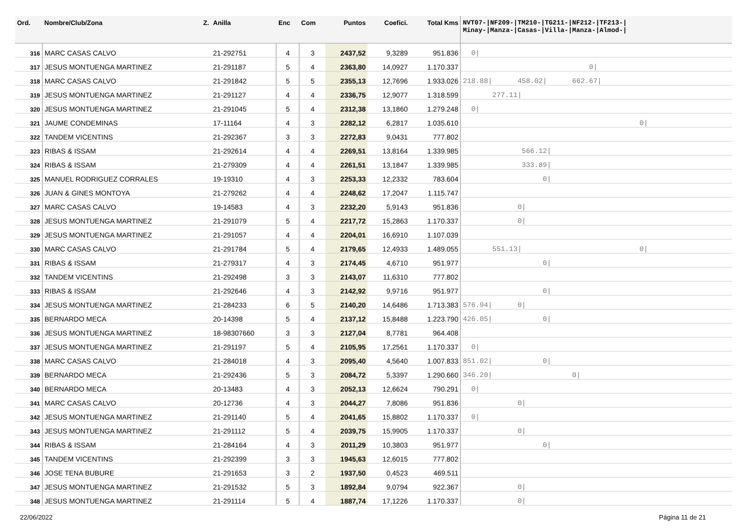| Ord. | Nombre/Club/Zona Z. | Anilla | Enc | Com | Puntos | Coefici. | Total Kms | NVT07-/NF209-/TM210-/TG211-/NF212-/TF213-/ Minay-/Manza-/Casas-/Villa-/Manza-/Almod-/ |
| --- | --- | --- | --- | --- | --- | --- | --- | --- |
| 316 | MARC CASAS CALVO | 21-292751 | 4 | 3 | 2437,52 | 9,3289 | 951.836 | 0/ |
| 317 | JESUS MONTUENGA MARTINEZ | 21-291187 | 5 | 4 | 2363,80 | 14,0927 | 1.170.337 | 0/ |
| 318 | MARC CASAS CALVO | 21-291842 | 5 | 5 | 2355,13 | 12,7696 | 1.933.026 | 218.88/ 458.02/ 662.67/ |
| 319 | JESUS MONTUENGA MARTINEZ | 21-291127 | 4 | 4 | 2336,75 | 12,9077 | 1.318.599 | 277.11/ |
| 320 | JESUS MONTUENGA MARTINEZ | 21-291045 | 5 | 4 | 2312,38 | 13,1860 | 1.279.248 | 0/ |
| 321 | JAUME CONDEMINAS | 17-11164 | 4 | 3 | 2282,12 | 6,2817 | 1.035.610 | 0/ |
| 322 | TANDEM VICENTINS | 21-292367 | 3 | 3 | 2272,83 | 9,0431 | 777.802 | |
| 323 | RIBAS & ISSAM | 21-292614 | 4 | 4 | 2269,51 | 13,8164 | 1.339.985 | 566.12/ |
| 324 | RIBAS & ISSAM | 21-279309 | 4 | 4 | 2261,51 | 13,1847 | 1.339.985 | 333.89/ |
| 325 | MANUEL RODRIGUEZ CORRALES | 19-19310 | 4 | 3 | 2253,33 | 12,2332 | 783.604 | 0/ |
| 326 | JUAN & GINES MONTOYA | 21-279262 | 4 | 4 | 2248,62 | 17,2047 | 1.115.747 | |
| 327 | MARC CASAS CALVO | 19-14583 | 4 | 3 | 2232,20 | 5,9143 | 951.836 | 0/ |
| 328 | JESUS MONTUENGA MARTINEZ | 21-291079 | 5 | 4 | 2217,72 | 15,2863 | 1.170.337 | 0/ |
| 329 | JESUS MONTUENGA MARTINEZ | 21-291057 | 4 | 4 | 2204,01 | 16,6910 | 1.107.039 | |
| 330 | MARC CASAS CALVO | 21-291784 | 5 | 4 | 2179,65 | 12,4933 | 1.489.055 | 551.13/ 0/ |
| 331 | RIBAS & ISSAM | 21-279317 | 4 | 3 | 2174,45 | 4,6710 | 951.977 | 0/ |
| 332 | TANDEM VICENTINS | 21-292498 | 3 | 3 | 2143,07 | 11,6310 | 777.802 | |
| 333 | RIBAS & ISSAM | 21-292646 | 4 | 3 | 2142,92 | 9,9716 | 951.977 | 0/ |
| 334 | JESUS MONTUENGA MARTINEZ | 21-284233 | 6 | 5 | 2140,20 | 14,6486 | 1.713.383 | 576.94/ 0/ |
| 335 | BERNARDO MECA | 20-14398 | 5 | 4 | 2137,12 | 15,8488 | 1.223.790 | 426.05/ 0/ |
| 336 | JESUS MONTUENGA MARTINEZ | 18-98307660 | 3 | 3 | 2127,04 | 8,7781 | 964.408 | |
| 337 | JESUS MONTUENGA MARTINEZ | 21-291197 | 5 | 4 | 2105,95 | 17,2561 | 1.170.337 | 0/ |
| 338 | MARC CASAS CALVO | 21-284018 | 4 | 3 | 2095,40 | 4,5640 | 1.007.833 | 851.02/ 0/ |
| 339 | BERNARDO MECA | 21-292436 | 5 | 3 | 2084,72 | 5,3397 | 1.290.660 | 346.20/ 0/ |
| 340 | BERNARDO MECA | 20-13483 | 4 | 3 | 2052,13 | 12,6624 | 790.291 | 0/ |
| 341 | MARC CASAS CALVO | 20-12736 | 4 | 3 | 2044,27 | 7,8086 | 951.836 | 0/ |
| 342 | JESUS MONTUENGA MARTINEZ | 21-291140 | 5 | 4 | 2041,65 | 15,8802 | 1.170.337 | 0/ |
| 343 | JESUS MONTUENGA MARTINEZ | 21-291112 | 5 | 4 | 2039,75 | 15,9905 | 1.170.337 | 0/ |
| 344 | RIBAS & ISSAM | 21-284164 | 4 | 3 | 2011,29 | 10,3803 | 951.977 | 0/ |
| 345 | TANDEM VICENTINS | 21-292399 | 3 | 3 | 1945,63 | 12,6015 | 777.802 | |
| 346 | JOSE TENA BUBURE | 21-291653 | 3 | 2 | 1937,50 | 0,4523 | 469.511 | |
| 347 | JESUS MONTUENGA MARTINEZ | 21-291532 | 5 | 3 | 1892,84 | 9,0794 | 922.367 | 0/ |
| 348 | JESUS MONTUENGA MARTINEZ | 21-291114 | 5 | 4 | 1887,74 | 17,1226 | 1.170.337 | 0/ |
22/06/2022 Página 11 de 21